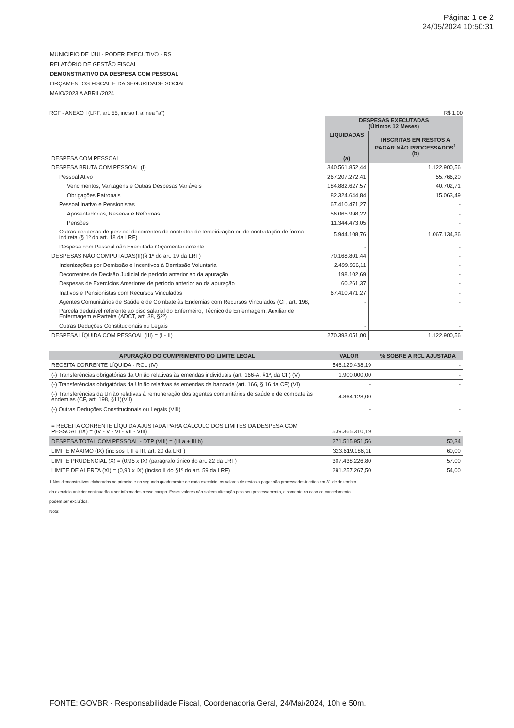Página: 1 de 2
24/05/2024 10:50:31
MUNICIPIO DE IJUI - PODER EXECUTIVO - RS
RELATÓRIO DE GESTÃO FISCAL
DEMONSTRATIVO DA DESPESA COM PESSOAL
ORÇAMENTOS FISCAL E DA SEGURIDADE SOCIAL
MAIO/2023 A ABRIL/2024
RGF - ANEXO I (LRF, art. 55, inciso I, alínea "a") R$ 1,00
| DESPESA COM PESSOAL | DESPESAS EXECUTADAS (Últimos 12 Meses) | |
| | LIQUIDADAS (a) | INSCRITAS EM RESTOS A PAGAR NÃO PROCESSADOS<sup>1</sup> (b) |
| DESPESA BRUTA COM PESSOAL (I) | 340.561.852,44 | 1.122.900,56 |
| Pessoal Ativo | 267.207.272,41 | 55.766,20 |
| Vencimentos, Vantagens e Outras Despesas Variáveis | 184.882.627,57 | 40.702,71 |
| Obrigações Patronais | 82.324.644,84 | 15.063,49 |
| Pessoal Inativo e Pensionistas | 67.410.471,27 | - |
| Aposentadorias, Reserva e Reformas | 56.065.998,22 | - |
| Pensões | 11.344.473,05 | - |
| Outras despesas de pessoal decorrentes de contratos de terceirização ou de contratação de forma indireta (§ 1º do art. 18 da LRF) | 5.944.108,76 | 1.067.134,36 |
| Despesa com Pessoal não Executada Orçamentariamente | - | - |
| DESPESAS NÃO COMPUTADAS(II)(§ 1º do art. 19 da LRF) | 70.168.801,44 | - |
| Indenizações por Demissão e Incentivos à Demissão Voluntária | 2.499.966,11 | - |
| Decorrentes de Decisão Judicial de período anterior ao da apuração | 198.102,69 | - |
| Despesas de Exercícios Anteriores de período anterior ao da apuração | 60.261,37 | - |
| Inativos e Pensionistas com Recursos Vinculados | 67.410.471,27 | - |
| Agentes Comunitários de Saúde e de Combate às Endemias com Recursos Vinculados (CF, art. 198, | - | - |
| Parcela dedutível referente ao piso salarial do Enfermeiro, Técnico de Enfermagem, Auxiliar de Enfermagem e Parteira (ADCT, art. 38, §2º) | - | - |
| Outras Deduções Constitucionais ou Legais | - | - |
| DESPESA LÍQUIDA COM PESSOAL (III) = (I - II) | 270.393.051,00 | 1.122.900,56 |
| APURAÇÃO DO CUMPRIMENTO DO LIMITE LEGAL | VALOR | % SOBRE A RCL AJUSTADA |
| --- | --- | --- |
| RECEITA CORRENTE LÍQUIDA - RCL (IV) | 546.129.438,19 | - |
| (-) Transferências obrigatórias da União relativas às emendas individuais (art. 166-A, §1º, da CF) (V) | 1.900.000,00 | - |
| (-) Transferências obrigatórias da União relativas às emendas de bancada (art. 166, § 16 da CF) (VI) | - | - |
| (-) Transferências da União relativas à remuneração dos agentes comunitários de saúde e de combate às endemias (CF, art. 198, §11)(VII) | 4.864.128,00 | - |
| (-) Outras Deduções Constitucionais ou Legais (VIII) | - | - |
| = RECEITA CORRENTE LÍQUIDA AJUSTADA PARA CÁLCULO DOS LIMITES DA DESPESA COM PESSOAL (IX) = (IV - V - VI - VII - VIII) | 539.365.310,19 | - |
| DESPESA TOTAL COM PESSOAL - DTP (VIII) = (III a + III b) | 271.515.951,56 | 50,34 |
| LIMITE MÁXIMO (IX) (incisos I, II e III, art. 20 da LRF) | 323.619.186,11 | 60,00 |
| LIMITE PRUDENCIAL (X) = (0,95 x IX) (parágrafo único do art. 22 da LRF) | 307.438.226,80 | 57,00 |
| LIMITE DE ALERTA (XI) = (0,90 x IX) (inciso II do §1º do art. 59 da LRF) | 291.257.267,50 | 54,00 |
1.Nos demonstrativos elaborados no primeiro e no segundo quadrimestre de cada exercício, os valores de restos a pagar não processados incritos em 31 de dezembro
do exercício anterior continuarão a ser informados nesse campo. Esses valores não sofrem alteração pelo seu processamento, e somente no caso de cancelamento
podem ser excluídos.
Nota:
FONTE: GOVBR - Responsabilidade Fiscal, Coordenadoria Geral, 24/Mai/2024, 10h e 50m.